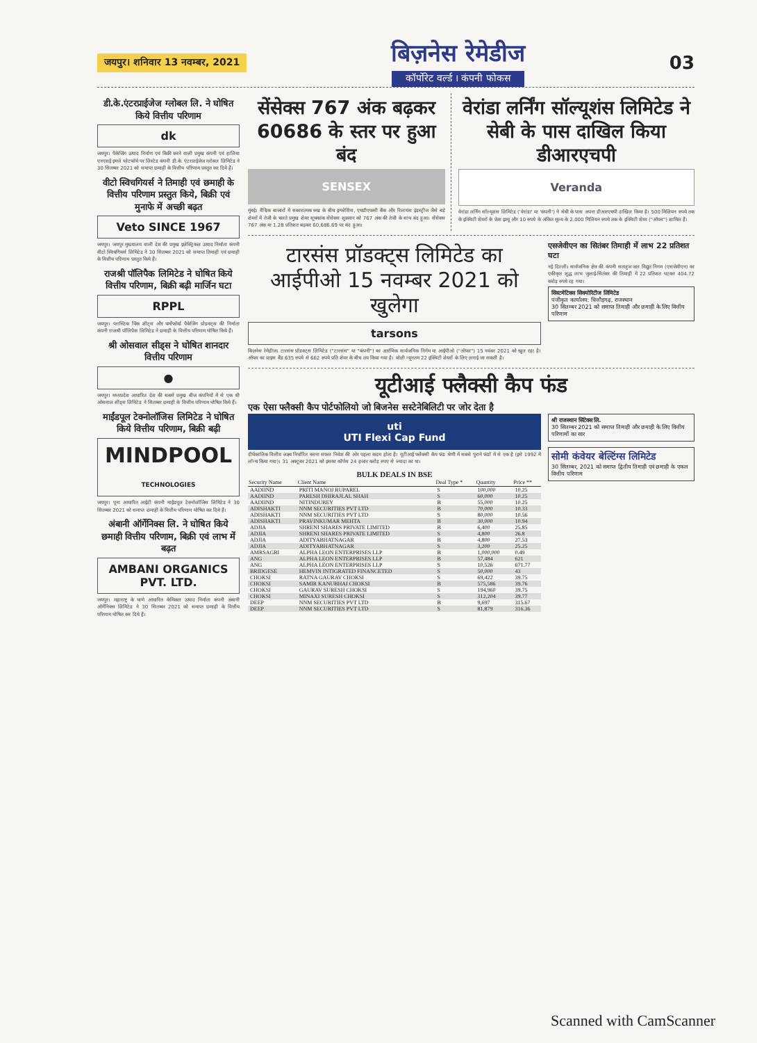जयपुर। शनिवार 13 नवम्बर, 2021
बिज़नेस रेमेडीज
कॉर्पोरेट वर्ल्ड । कंपनी फोकस
03
डी.के.एंटरप्राईजेज ग्लोबल लि. ने घोषित किये वित्तीय परिणाम
dk
जयपुर। पैकेजिंग उत्पाद निर्माण एवं बिक्री करने वाली प्रमुख कंपनी एवं हालिया एनएसई इमर्ज प्लेटफॉर्म पर लिस्टेड कंपनी डी.के. एंटरप्राईजेज ग्लोबल लिमिटेड ने 30 सितम्बर 2021 को समाप्त छमाही के वित्तीय परिणाम प्रस्तुत कर दिये हैं।
वीटो स्विचगियर्स ने तिमाही एवं छमाही के वित्तीय परिणाम प्रस्तुत किये, बिक्री एवं मुनाफे में अच्छी बढ़त
Veto SINCE 1967
जयपुर। जयपुर मुख्यालय वाली देश की प्रमुख इलेक्ट्रिकल उत्पाद निर्माता कंपनी वीटो स्विचगियर्स लिमिटेड ने 30 सितम्बर 2021 को समाप्त तिमाही एवं छमाही के वित्तीय परिणाम प्रस्तुत किये हैं।
राजश्री पॉलिपैक लिमिटेड ने घोषित किये वित्तीय परिणाम, बिक्री बढ़ी मार्जिन घटा
RPPL
जयपुर। प्लास्टिक थिंक शीट्स और थर्मोफॉर्म्ड पैकेजिंग प्रोडक्ट्स की निर्माता कंपनी राजश्री पॉलिपैक लिमिटेड ने छमाही के वित्तीय परिणाम घोषित किये हैं।
श्री ओसवाल सीड्स ने घोषित शानदार वित्तीय परिणाम
●
जयपुर। मध्यप्रदेश आधारित देश की सबसे प्रमुख बीज कंपनियों में से एक श्री ओसवाल सीड्स लिमिटेड ने सितम्बर छमाही के वित्तीय परिणाम घोषित किये हैं।
माईंडपूल टेक्नोलॉजिस लिमिटेड ने घोषित किये वित्तीय परिणाम, बिक्री बढ़ी
MINDPOOL
TECHNOLOGIES
जयपुर। पूना आधारित आईटी कंपनी माईंडपूल टेक्नोलॉजिस लिमिटेड ने 30 सितम्बर 2021 को समाप्त छमाही के वित्तीय परिणाम घोषित कर दिये हैं।
अंबानी ऑर्गेनिक्स लि. ने घोषित किये छमाही वित्तीय परिणाम, बिक्री एवं लाभ में बढ़त
AMBANI ORGANICS PVT. LTD.
जयपुर। महाराष्ट्र के थाणे आधारित केमिकल उत्पाद निर्माता कंपनी अंबानी ऑर्गेनिक्स लिमिटेड ने 30 सितम्बर 2021 को समाप्त छमाही के वित्तीय परिणाम घोषित कर दिये हैं।
सेंसेक्स 767 अंक बढ़कर 60686 के स्तर पर हुआ बंद
SENSEX
मुंबई। वैश्विक बाजारों में सकारात्मक रुख के बीच इन्फोसिस, एचडीएफसी बैंक और रिलायंस इंडस्ट्रीज जैसे बड़े शेयरों में तेजी के चलते प्रमुख शेयर सूचकांक सेंसेक्स शुक्रवार को 767 अंक की तेजी के साथ बंद हुआ। सेंसेक्स 767 अंक या 1.28 प्रतिशत बढ़कर 60,686.69 पर बंद हुआ।
वेरांडा लर्निंग सॉल्यूशंस लिमिटेड ने सेबी के पास दाखिल किया डीआरएचपी
Veranda
वेरांडा लर्निंग सॉल्यूशंस लिमिटेड ('वेरांडा' या 'कंपनी') ने सेबी के पास अपना डीआरएचपी दाखिल किया है। 500 मिलियन रुपये तक के इक्विटी शेयरों के फ्रेश इश्यू और 10 रुपये के अंकित मूल्य के 2,000 मिलियन रुपये तक के इक्विटी शेयर ("ऑफर") शामिल हैं।
टारसंस प्रॉडक्ट्स लिमिटेड का आईपीओ 15 नवम्बर 2021 को खुलेगा
tarsons
बिज़नेस रेमेडीज। टारसंस प्रॉडक्ट्स लिमिटेड ("टारसंस" या "कंपनी") का आरंभिक सार्वजनिक निर्गम या आईपीओ ("ऑफर") 15 नवंबर 2021 को खुल रहा है। ऑफर का प्राइस बैंड 635 रुपये से 662 रुपये प्रति शेयर के बीच तय किया गया है। बोली न्यूनतम 22 इक्विटी शेयरों के लिए लगाई जा सकती है।
एसजेवीएन का सितंबर तिमाही में लाभ 22 प्रतिशत घटा
नई दिल्ली। सार्वजनिक क्षेत्र की कंपनी सतलुज जल विद्युत निगम (एसजेवीएन) का एकीकृत शुद्ध लाभ जुलाई-सितंबर की तिमाही में 22 प्रतिशत घटकर 404.72 करोड़ रुपये रह गया।
सिस्टमेटिक्स सिक्योरिटीज लिमिटेड
पंजीकृत कार्यालय: चित्तौड़गढ़, राजस्थान
30 सितम्बर 2021 को समाप्त तिमाही और छमाही के लिए वित्तीय परिणाम
यूटीआई फ्लैक्सी कैप फंड
एक ऐसा फ्लैक्सी कैप पोर्टफोलियो जो बिजनेस सस्टेनेबिलिटी पर जोर देता है
uti
UTI Flexi Cap Fund
दीर्घकालिक वित्तीय लक्ष्य निर्धारित करना सफल निवेश की ओर पहला कदम होता है। यूटीआई फ्लैक्सी कैप फंड श्रेणी में सबसे पुराने फंडों में से एक है (इसे 1992 में लॉन्च किया गया)। 31 अक्टूबर 2021 को इसका कॉर्पस 24 हजार करोड़ रुपए से ज्यादा का था।
BULK DEALS IN BSE
| Security Name | Client Name | Deal Type * | Quantity | Price ** |
| --- | --- | --- | --- | --- |
| AADIIND | PRITI MANOJ RUPAREL | S | 100,000 | 10.25 |
| AADIIND | PARESH DHIRAJLAL SHAH | S | 60,000 | 10.25 |
| AADIIND | NITINDUBEY | B | 55,000 | 10.25 |
| ADISHAKTI | NNM SECURITIES PVT LTD | B | 70,000 | 10.33 |
| ADISHAKTI | NNM SECURITIES PVT LTD | S | 80,000 | 10.56 |
| ADISHAKTI | PRAVINKUMAR MEHTA | B | 30,000 | 10.94 |
| ADJIA | SHRENI SHARES PRIVATE LIMITED | B | 6,400 | 25.85 |
| ADJIA | SHRENI SHARES PRIVATE LIMITED | S | 4,800 | 26.8 |
| ADJIA | ADITYABHATNAGAR | B | 4,800 | 27.53 |
| ADJIA | ADITYABHATNAGAR | S | 3,200 | 25.25 |
| AMRSAGRI | ALPHA LEON ENTERPRISES LLP | B | 1,000,000 | 0.49 |
| ANG | ALPHA LEON ENTERPRISES LLP | B | 57,484 | 621 |
| ANG | ALPHA LEON ENTERPRISES LLP | S | 10,526 | 671.77 |
| BRIDGESE | HEMVIN INTIGRATED FINANCETED | S | 50,000 | 43 |
| CHOKSI | RATNA GAURAV CHOKSI | S | 69,422 | 39.75 |
| CHOKSI | SAMIR KANUBHAI CHOKSI | B | 575,586 | 39.76 |
| CHOKSI | GAURAV SURESH CHOKSI | S | 194,960 | 39.75 |
| CHOKSI | MINAXI SURESH CHOKSI | S | 312,204 | 39.77 |
| DEEP | NNM SECURITIES PVT LTD | B | 9,697 | 315.67 |
| DEEP | NNM SECURITIES PVT LTD | S | 81,879 | 316.36 |
श्री राजस्थान सिंटेक्स लि.
30 सितम्बर 2021 को समाप्त तिमाही और छमाही के लिए वित्तीय परिणामों का सार
सोमी कंवेयर बेल्टिंग्स लिमिटेड
30 सितम्बर, 2021 को समाप्त द्वितीय तिमाही एवं छमाही के एकल वित्तीय परिणाम
Scanned with CamScanner